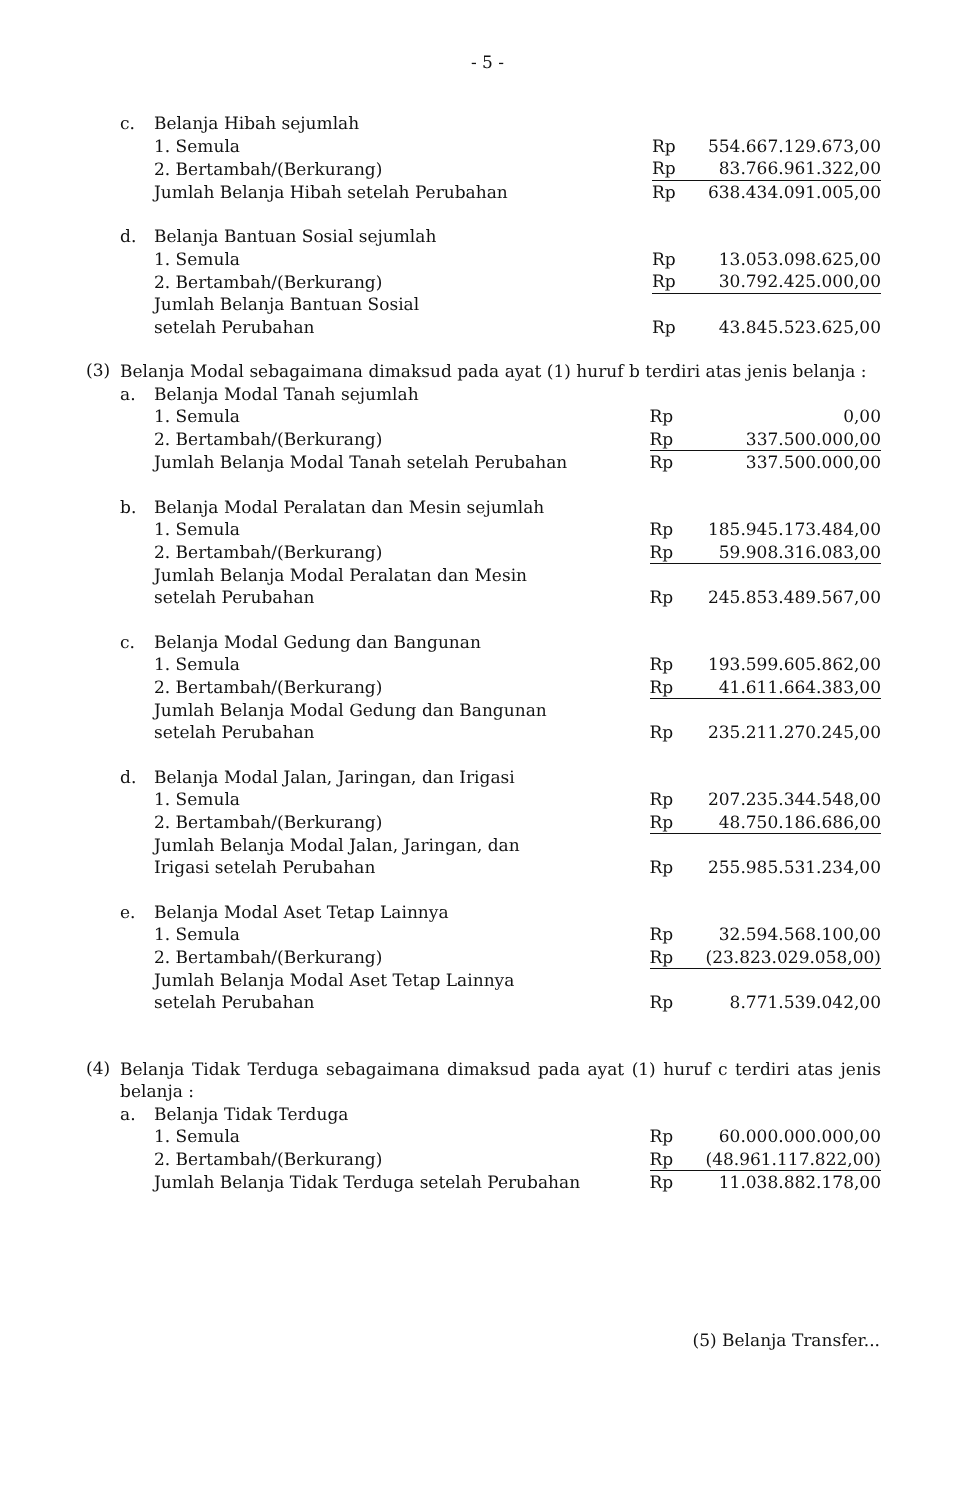- 5 -
| c. | Belanja Hibah sejumlah | | |
| | 1. Semula | Rp | 554.667.129.673,00 |
| | 2. Bertambah/(Berkurang) | Rp | 83.766.961.322,00 |
| | Jumlah Belanja Hibah setelah Perubahan | Rp | 638.434.091.005,00 |
| d. | Belanja Bantuan Sosial sejumlah | | |
| | 1. Semula | Rp | 13.053.098.625,00 |
| | 2. Bertambah/(Berkurang) | Rp | 30.792.425.000,00 |
| | Jumlah Belanja Bantuan Sosial setelah Perubahan | Rp | 43.845.523.625,00 |
(3)
Belanja Modal sebagaimana dimaksud pada ayat (1) huruf b terdiri atas jenis belanja :
| a. | Belanja Modal Tanah sejumlah | | |
| | 1. Semula | Rp | 0,00 |
| | 2. Bertambah/(Berkurang) | Rp | 337.500.000,00 |
| | Jumlah Belanja Modal Tanah setelah Perubahan | Rp | 337.500.000,00 |
| b. | Belanja Modal Peralatan dan Mesin sejumlah | | |
| | 1. Semula | Rp | 185.945.173.484,00 |
| | 2. Bertambah/(Berkurang) | Rp | 59.908.316.083,00 |
| | Jumlah Belanja Modal Peralatan dan Mesin setelah Perubahan | Rp | 245.853.489.567,00 |
| c. | Belanja Modal Gedung dan Bangunan | | |
| | 1. Semula | Rp | 193.599.605.862,00 |
| | 2. Bertambah/(Berkurang) | Rp | 41.611.664.383,00 |
| | Jumlah Belanja Modal Gedung dan Bangunan setelah Perubahan | Rp | 235.211.270.245,00 |
| d. | Belanja Modal Jalan, Jaringan, dan Irigasi | | |
| | 1. Semula | Rp | 207.235.344.548,00 |
| | 2. Bertambah/(Berkurang) | Rp | 48.750.186.686,00 |
| | Jumlah Belanja Modal Jalan, Jaringan, dan Irigasi setelah Perubahan | Rp | 255.985.531.234,00 |
| e. | Belanja Modal Aset Tetap Lainnya | | |
| | 1. Semula | Rp | 32.594.568.100,00 |
| | 2. Bertambah/(Berkurang) | Rp | (23.823.029.058,00) |
| | Jumlah Belanja Modal Aset Tetap Lainnya setelah Perubahan | Rp | 8.771.539.042,00 |
(4)
Belanja Tidak Terduga sebagaimana dimaksud pada ayat (1) huruf c terdiri atas jenis belanja :
| a. | Belanja Tidak Terduga | | |
| | 1. Semula | Rp | 60.000.000.000,00 |
| | 2. Bertambah/(Berkurang) | Rp | (48.961.117.822,00) |
| | Jumlah Belanja Tidak Terduga setelah Perubahan | Rp | 11.038.882.178,00 |
(5) Belanja Transfer...